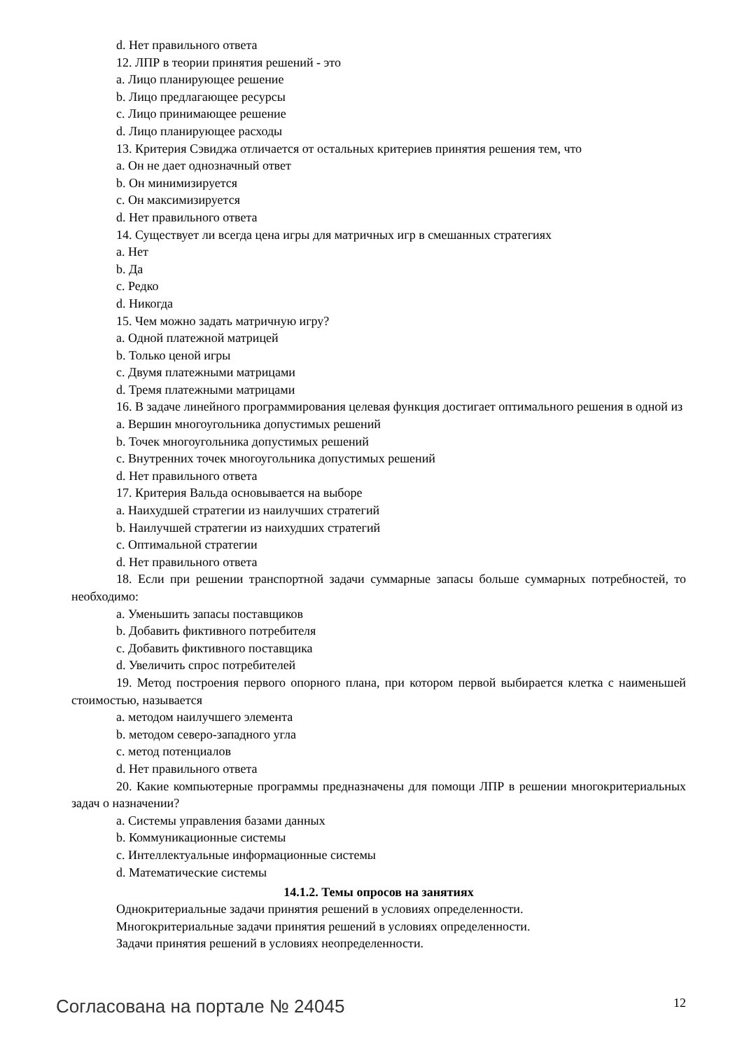d. Нет правильного ответа
12. ЛПР в теории принятия решений - это
a. Лицо планирующее решение
b. Лицо предлагающее ресурсы
c. Лицо принимающее решение
d. Лицо планирующее расходы
13. Критерия Сэвиджа отличается от остальных критериев принятия решения тем, что
a. Он не дает однозначный ответ
b. Он минимизируется
c. Он максимизируется
d. Нет правильного ответа
14. Существует ли всегда цена игры для матричных игр в смешанных стратегиях
a. Нет
b. Да
c. Редко
d. Никогда
15. Чем можно задать матричную игру?
a. Одной платежной матрицей
b. Только ценой игры
c. Двумя платежными матрицами
d. Тремя платежными матрицами
16. В задаче линейного программирования целевая функция достигает оптимального решения в одной из
a. Вершин многоугольника допустимых решений
b. Точек многоугольника допустимых решений
c. Внутренних точек многоугольника допустимых решений
d. Нет правильного ответа
17. Критерия Вальда основывается на выборе
a. Наихудшей стратегии из наилучших стратегий
b. Наилучшей стратегии из наихудших стратегий
c. Оптимальной стратегии
d. Нет правильного ответа
18. Если при решении транспортной задачи суммарные запасы больше суммарных потребностей, то необходимо:
a. Уменьшить запасы поставщиков
b. Добавить фиктивного потребителя
c. Добавить фиктивного поставщика
d. Увеличить спрос потребителей
19. Метод построения первого опорного плана, при котором первой выбирается клетка с наименьшей стоимостью, называется
a. методом наилучшего элемента
b. методом северо-западного угла
c. метод потенциалов
d. Нет правильного ответа
20. Какие компьютерные программы предназначены для помощи ЛПР в решении многокритериальных задач о назначении?
a. Системы управления базами данных
b. Коммуникационные системы
c. Интеллектуальные информационные системы
d. Математические системы
14.1.2. Темы опросов на занятиях
Однокритериальные задачи принятия решений в условиях определенности.
Многокритериальные задачи принятия решений в условиях определенности.
Задачи принятия решений в условиях неопределенности.
Согласована на портале № 24045 12